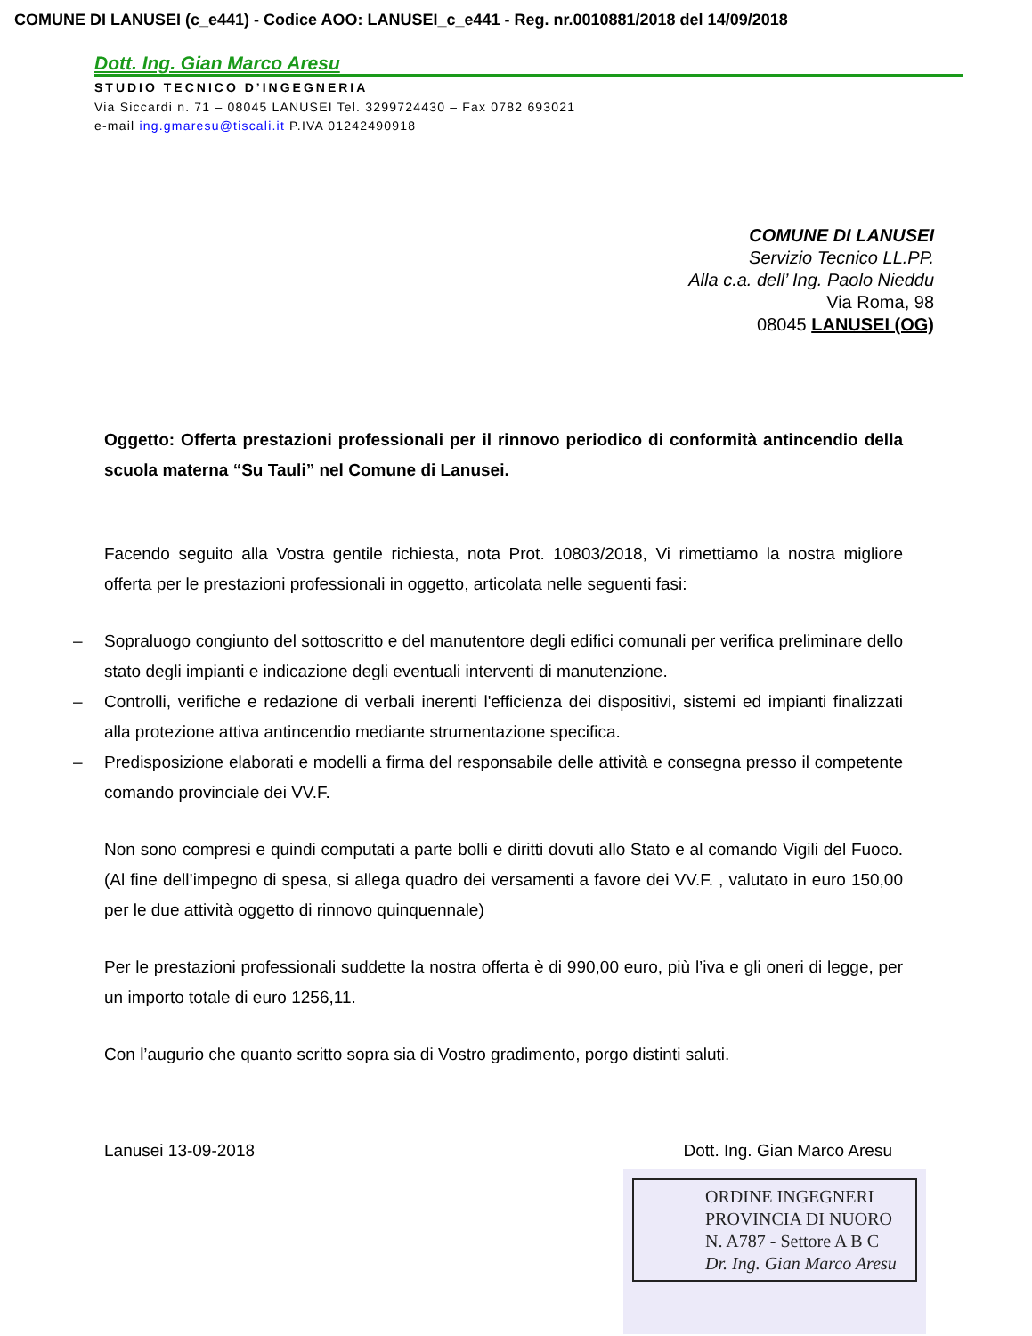COMUNE DI LANUSEI (c_e441) - Codice AOO: LANUSEI_c_e441 - Reg. nr.0010881/2018 del 14/09/2018
Dott. Ing. Gian Marco Aresu
STUDIO TECNICO D’INGEGNERIA
Via Siccardi n. 71 – 08045 LANUSEI Tel. 3299724430 – Fax 0782 693021
e-mail ing.gmaresu@tiscali.it P.IVA 01242490918
COMUNE DI LANUSEI
Servizio Tecnico LL.PP.
Alla c.a. dell’ Ing. Paolo Nieddu
Via Roma, 98
08045 LANUSEI (OG)
Oggetto: Offerta prestazioni professionali per il rinnovo periodico di conformità antincendio della scuola materna “Su Tauli” nel Comune di Lanusei.
Facendo seguito alla Vostra gentile richiesta, nota Prot. 10803/2018, Vi rimettiamo la nostra migliore offerta per le prestazioni professionali in oggetto, articolata nelle seguenti fasi:
– Sopraluogo congiunto del sottoscritto e del manutentore degli edifici comunali per verifica preliminare dello stato degli impianti e indicazione degli eventuali interventi di manutenzione.
– Controlli, verifiche e redazione di verbali inerenti l'efficienza dei dispositivi, sistemi ed impianti finalizzati alla protezione attiva antincendio mediante strumentazione specifica.
– Predisposizione elaborati e modelli a firma del responsabile delle attività e consegna presso il competente comando provinciale dei VV.F.
Non sono compresi e quindi computati a parte bolli e diritti dovuti allo Stato e al comando Vigili del Fuoco. (Al fine dell’impegno di spesa, si allega quadro dei versamenti a favore dei VV.F. , valutato in euro 150,00 per le due attività oggetto di rinnovo quinquennale)
Per le prestazioni professionali suddette la nostra offerta è di 990,00 euro, più l’iva e gli oneri di legge, per un importo totale di euro 1256,11.
Con l’augurio che quanto scritto sopra sia di Vostro gradimento, porgo distinti saluti.
Lanusei 13-09-2018 Dott. Ing. Gian Marco Aresu
ORDINE INGEGNERI
PROVINCIA DI NUORO
N. A787 - Settore A B C
Dr. Ing. Gian Marco Aresu